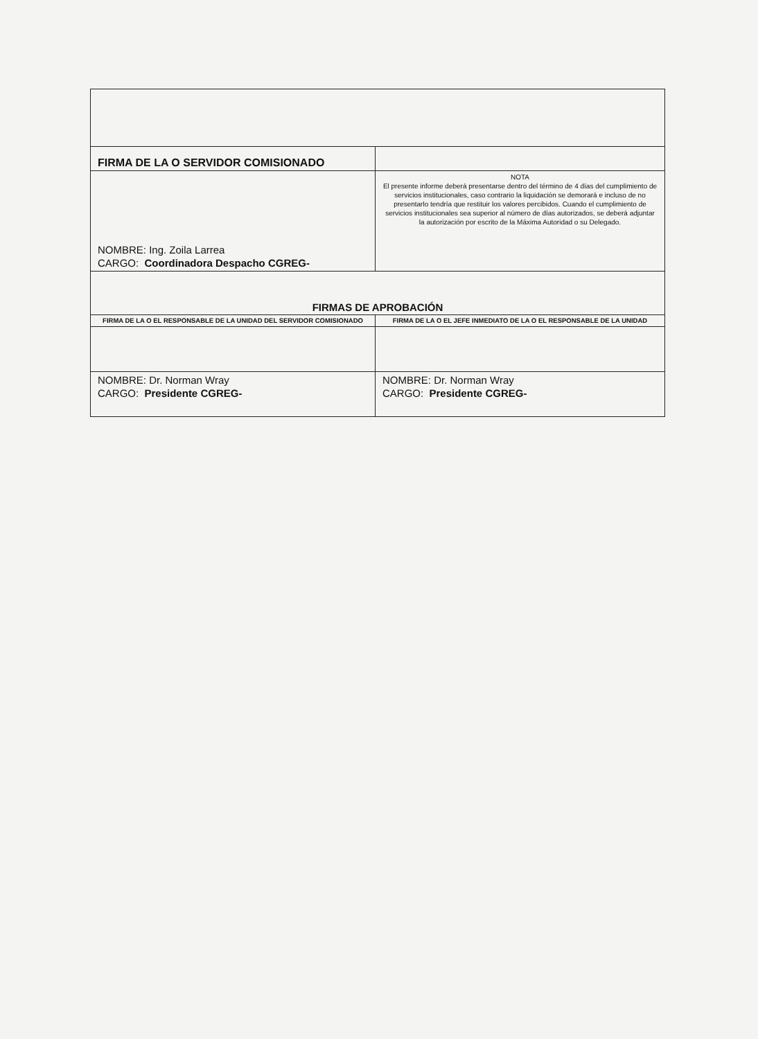| FIRMA DE LA O SERVIDOR COMISIONADO | |
| NOMBRE: Ing. Zoila Larrea CARGO: Coordinadora Despacho CGREG- | NOTA El presente informe deberá presentarse dentro del término de 4 días del cumplimiento de servicios institucionales, caso contrario la liquidación se demorará e incluso de no presentarlo tendría que restituir los valores percibidos. Cuando el cumplimiento de servicios institucionales sea superior al número de días autorizados, se deberá adjuntar la autorización por escrito de la Máxima Autoridad o su Delegado. |
| FIRMAS DE APROBACIÓN | |
| FIRMA DE LA O EL RESPONSABLE DE LA UNIDAD DEL SERVIDOR COMISIONADO | FIRMA DE LA O EL JEFE INMEDIATO DE LA O EL RESPONSABLE DE LA UNIDAD |
| NOMBRE: Dr. Norman Wray CARGO: Presidente CGREG- | NOMBRE: Dr. Norman Wray CARGO: Presidente CGREG- |